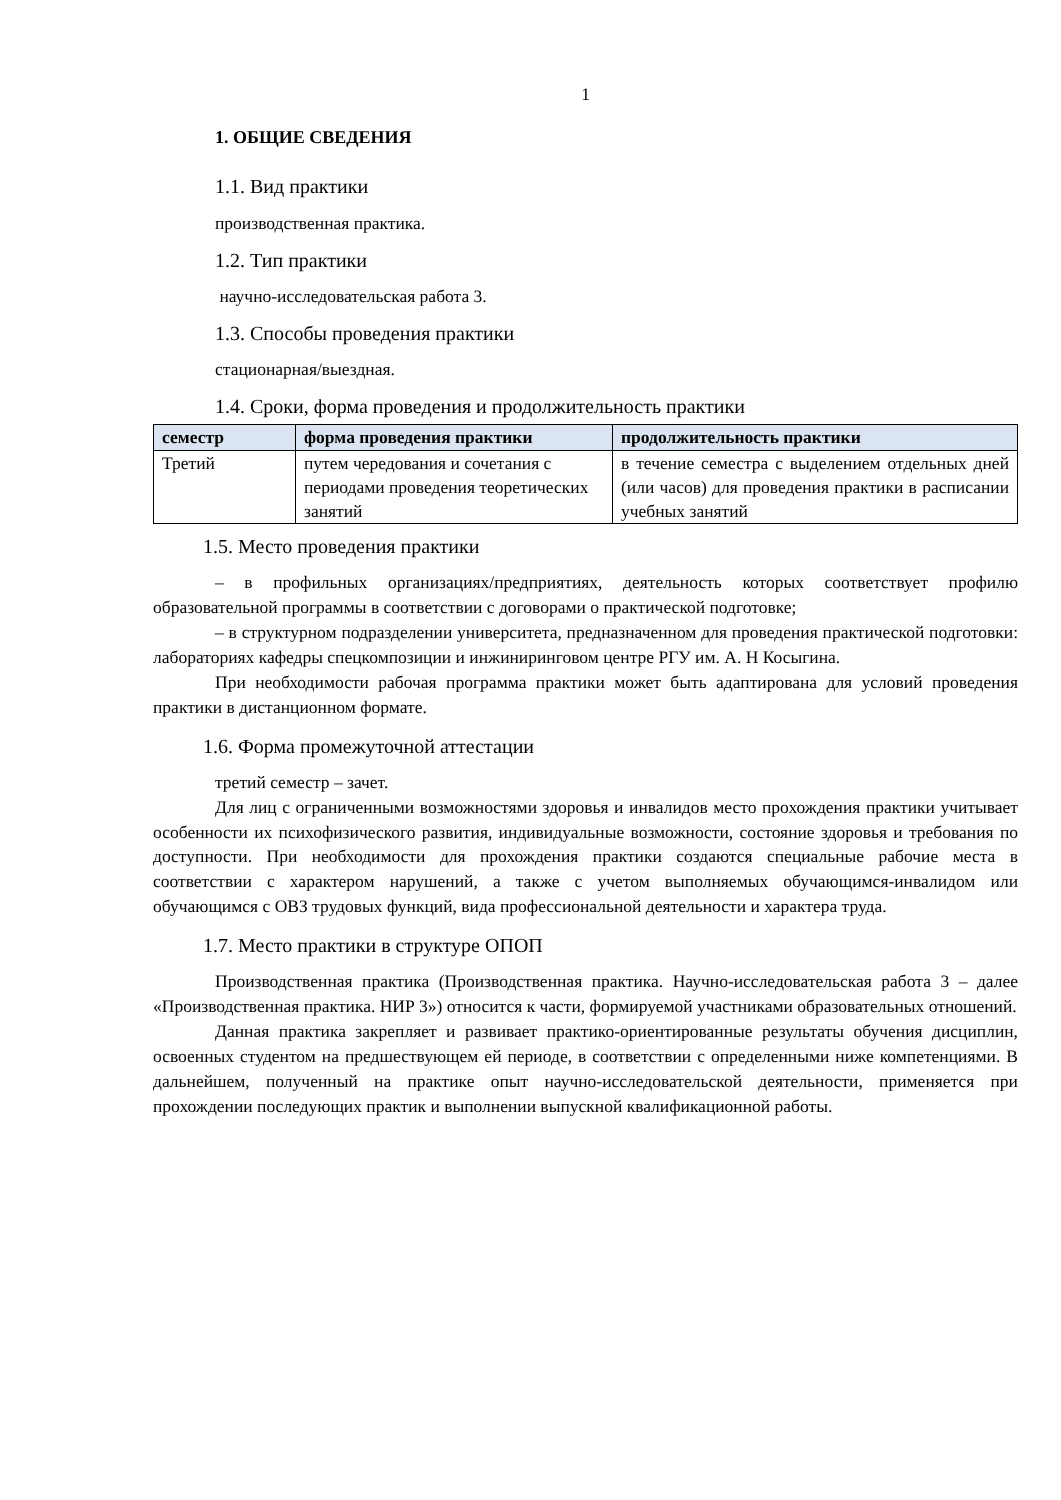1
1. ОБЩИЕ СВЕДЕНИЯ
1.1. Вид практики
производственная практика.
1.2. Тип практики
научно-исследовательская работа 3.
1.3. Способы проведения практики
стационарная/выездная.
1.4. Сроки, форма проведения и продолжительность практики
| семестр | форма проведения практики | продолжительность практики |
| --- | --- | --- |
| Третий | путем чередования и сочетания с периодами проведения теоретических занятий | в течение семестра с выделением отдельных дней (или часов) для проведения практики в расписании учебных занятий |
1.5. Место проведения практики
– в профильных организациях/предприятиях, деятельность которых соответствует профилю образовательной программы в соответствии с договорами о практической подготовке;
– в структурном подразделении университета, предназначенном для проведения практической подготовки: лабораториях кафедры спецкомпозиции и инжиниринговом центре РГУ им. А. Н Косыгина.
При необходимости рабочая программа практики может быть адаптирована для условий проведения практики в дистанционном формате.
1.6. Форма промежуточной аттестации
третий семестр – зачет.
Для лиц с ограниченными возможностями здоровья и инвалидов место прохождения практики учитывает особенности их психофизического развития, индивидуальные возможности, состояние здоровья и требования по доступности. При необходимости для прохождения практики создаются специальные рабочие места в соответствии с характером нарушений, а также с учетом выполняемых обучающимся-инвалидом или обучающимся с ОВЗ трудовых функций, вида профессиональной деятельности и характера труда.
1.7. Место практики в структуре ОПОП
Производственная практика (Производственная практика. Научно-исследовательская работа 3 – далее «Производственная практика. НИР 3») относится к части, формируемой участниками образовательных отношений.
Данная практика закрепляет и развивает практико-ориентированные результаты обучения дисциплин, освоенных студентом на предшествующем ей периоде, в соответствии с определенными ниже компетенциями. В дальнейшем, полученный на практике опыт научно-исследовательской деятельности, применяется при прохождении последующих практик и выполнении выпускной квалификационной работы.